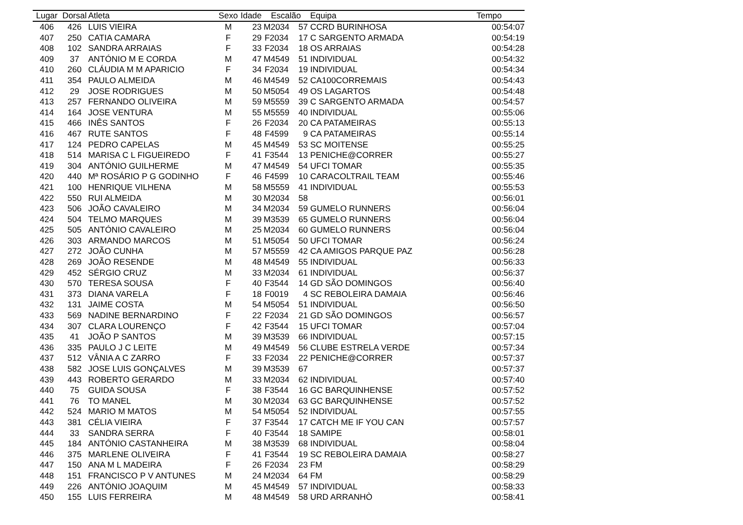| Lugar | Dorsal | Atleta | Sexo | Idade | Escalão | | Equipa | Tempo |
| --- | --- | --- | --- | --- | --- | --- | --- | --- |
| 406 | 426 | LUIS VIEIRA | M | 23 | M2034 | 57 | CCRD BURINHOSA | 00:54:07 |
| 407 | 250 | CATIA CAMARA | F | 29 | F2034 | 17 | C SARGENTO ARMADA | 00:54:19 |
| 408 | 102 | SANDRA ARRAIAS | F | 33 | F2034 | 18 | OS ARRAIAS | 00:54:28 |
| 409 | 37 | ANTÓNIO M E CORDA | M | 47 | M4549 | 51 | INDIVIDUAL | 00:54:32 |
| 410 | 260 | CLÁUDIA M M APARICIO | F | 34 | F2034 | 19 | INDIVIDUAL | 00:54:34 |
| 411 | 354 | PAULO ALMEIDA | M | 46 | M4549 | 52 | CA100CORREMAIS | 00:54:43 |
| 412 | 29 | JOSE RODRIGUES | M | 50 | M5054 | 49 | OS LAGARTOS | 00:54:48 |
| 413 | 257 | FERNANDO OLIVEIRA | M | 59 | M5559 | 39 | C SARGENTO ARMADA | 00:54:57 |
| 414 | 164 | JOSE VENTURA | M | 55 | M5559 | 40 | INDIVIDUAL | 00:55:06 |
| 415 | 466 | INÊS SANTOS | F | 26 | F2034 | 20 | CA PATAMEIRAS | 00:55:13 |
| 416 | 467 | RUTE SANTOS | F | 48 | F4599 | 9 | CA PATAMEIRAS | 00:55:14 |
| 417 | 124 | PEDRO CAPELAS | M | 45 | M4549 | 53 | SC MOITENSE | 00:55:25 |
| 418 | 514 | MARISA C L FIGUEIREDO | F | 41 | F3544 | 13 | PENICHE@CORRER | 00:55:27 |
| 419 | 304 | ANTÓNIO GUILHERME | M | 47 | M4549 | 54 | UFCI TOMAR | 00:55:35 |
| 420 | 440 | Mª ROSÁRIO P G GODINHO | F | 46 | F4599 | 10 | CARACOLTRAIL TEAM | 00:55:46 |
| 421 | 100 | HENRIQUE VILHENA | M | 58 | M5559 | 41 | INDIVIDUAL | 00:55:53 |
| 422 | 550 | RUI ALMEIDA | M | 30 | M2034 | 58 | | 00:56:01 |
| 423 | 506 | JOÃO CAVALEIRO | M | 34 | M2034 | 59 | GUMELO RUNNERS | 00:56:04 |
| 424 | 504 | TELMO MARQUES | M | 39 | M3539 | 65 | GUMELO RUNNERS | 00:56:04 |
| 425 | 505 | ANTÓNIO CAVALEIRO | M | 25 | M2034 | 60 | GUMELO RUNNERS | 00:56:04 |
| 426 | 303 | ARMANDO MARCOS | M | 51 | M5054 | 50 | UFCI TOMAR | 00:56:24 |
| 427 | 272 | JOÃO CUNHA | M | 57 | M5559 | 42 | CA AMIGOS PARQUE PAZ | 00:56:28 |
| 428 | 269 | JOÃO RESENDE | M | 48 | M4549 | 55 | INDIVIDUAL | 00:56:33 |
| 429 | 452 | SÉRGIO CRUZ | M | 33 | M2034 | 61 | INDIVIDUAL | 00:56:37 |
| 430 | 570 | TERESA SOUSA | F | 40 | F3544 | 14 | GD SÃO DOMINGOS | 00:56:40 |
| 431 | 373 | DIANA VARELA | F | 18 | F0019 | 4 | SC REBOLEIRA DAMAIA | 00:56:46 |
| 432 | 131 | JAIME COSTA | M | 54 | M5054 | 51 | INDIVIDUAL | 00:56:50 |
| 433 | 569 | NADINE BERNARDINO | F | 22 | F2034 | 21 | GD SÃO DOMINGOS | 00:56:57 |
| 434 | 307 | CLARA LOURENÇO | F | 42 | F3544 | 15 | UFCI TOMAR | 00:57:04 |
| 435 | 41 | JOÃO P SANTOS | M | 39 | M3539 | 66 | INDIVIDUAL | 00:57:15 |
| 436 | 335 | PAULO J C LEITE | M | 49 | M4549 | 56 | CLUBE ESTRELA VERDE | 00:57:34 |
| 437 | 512 | VÂNIA A C ZARRO | F | 33 | F2034 | 22 | PENICHE@CORRER | 00:57:37 |
| 438 | 582 | JOSE LUIS GONÇALVES | M | 39 | M3539 | 67 | | 00:57:37 |
| 439 | 443 | ROBERTO GERARDO | M | 33 | M2034 | 62 | INDIVIDUAL | 00:57:40 |
| 440 | 75 | GUIDA SOUSA | F | 38 | F3544 | 16 | GC BARQUINHENSE | 00:57:52 |
| 441 | 76 | TO MANEL | M | 30 | M2034 | 63 | GC BARQUINHENSE | 00:57:52 |
| 442 | 524 | MARIO M MATOS | M | 54 | M5054 | 52 | INDIVIDUAL | 00:57:55 |
| 443 | 381 | CÉLIA VIEIRA | F | 37 | F3544 | 17 | CATCH ME IF YOU CAN | 00:57:57 |
| 444 | 33 | SANDRA SERRA | F | 40 | F3544 | 18 | SAMIPE | 00:58:01 |
| 445 | 184 | ANTÓNIO CASTANHEIRA | M | 38 | M3539 | 68 | INDIVIDUAL | 00:58:04 |
| 446 | 375 | MARLENE OLIVEIRA | F | 41 | F3544 | 19 | SC REBOLEIRA DAMAIA | 00:58:27 |
| 447 | 150 | ANA M L MADEIRA | F | 26 | F2034 | 23 | FM | 00:58:29 |
| 448 | 151 | FRANCISCO P V ANTUNES | M | 24 | M2034 | 64 | FM | 00:58:29 |
| 449 | 226 | ANTÓNIO JOAQUIM | M | 45 | M4549 | 57 | INDIVIDUAL | 00:58:33 |
| 450 | 155 | LUIS FERREIRA | M | 48 | M4549 | 58 | URD ARRANHÒ | 00:58:41 |